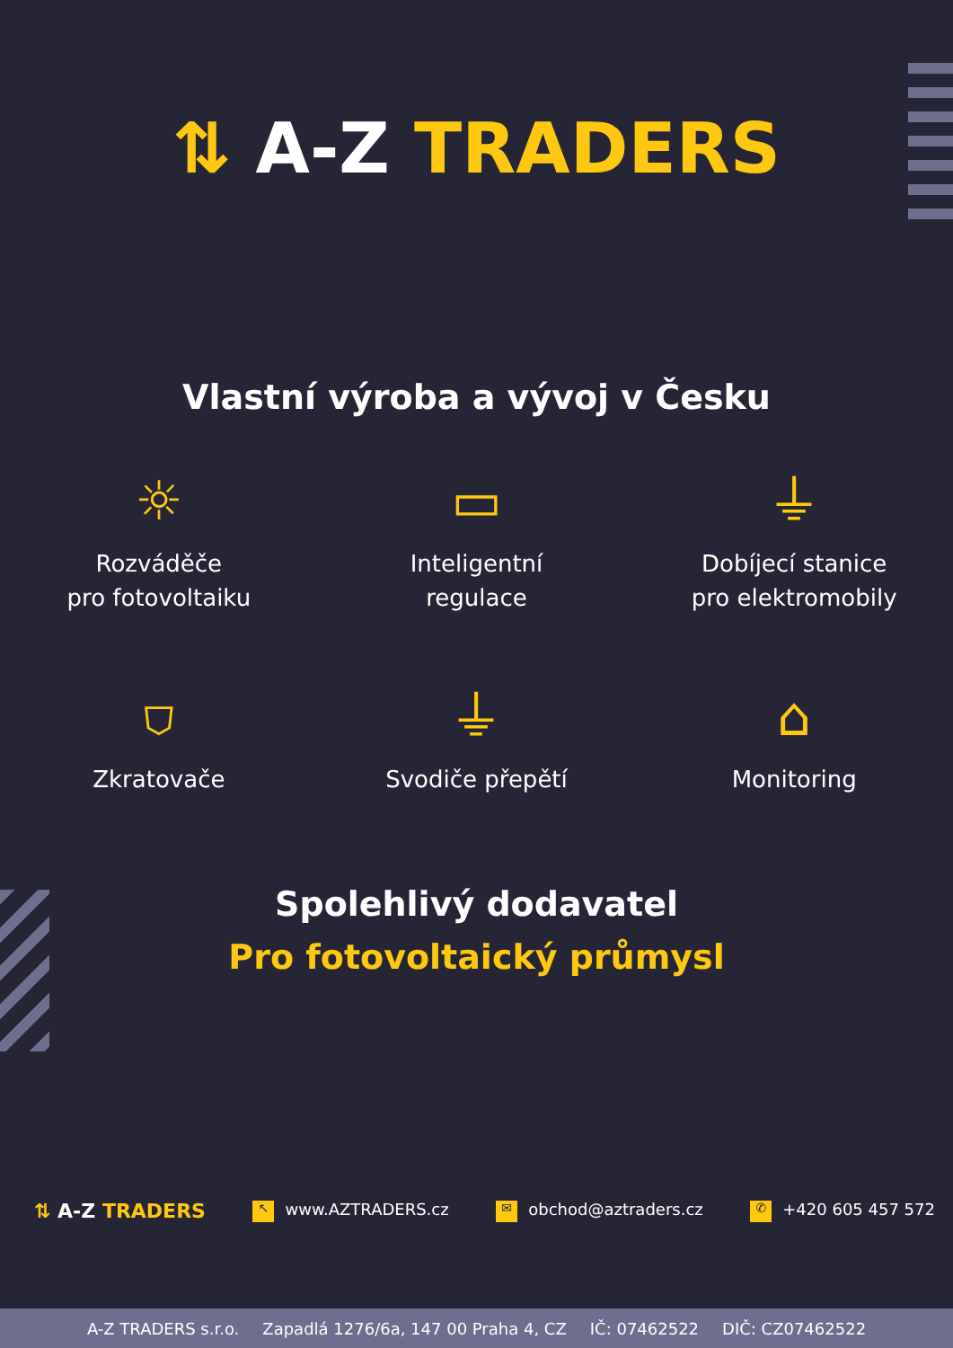⇅ A-Z TRADERS
Vlastní výroba a vývoj v Česku
☼
Rozváděče
pro fotovoltaiku
▭
Inteligentní
regulace
⏚
Dobíjecí stanice
pro elektromobily
⛉
Zkratovače
⏚
Svodiče přepětí
⌂
Monitoring
Spolehlivý dodavatel
Pro fotovoltaický průmysl
⇅ A-Z TRADERS ↖ www.AZTRADERS.cz ✉ obchod@aztraders.cz ✆ +420 605 457 572
A-Z TRADERS s.r.o. Zapadlá 1276/6a, 147 00 Praha 4, CZ IČ: 07462522 DIČ: CZ07462522